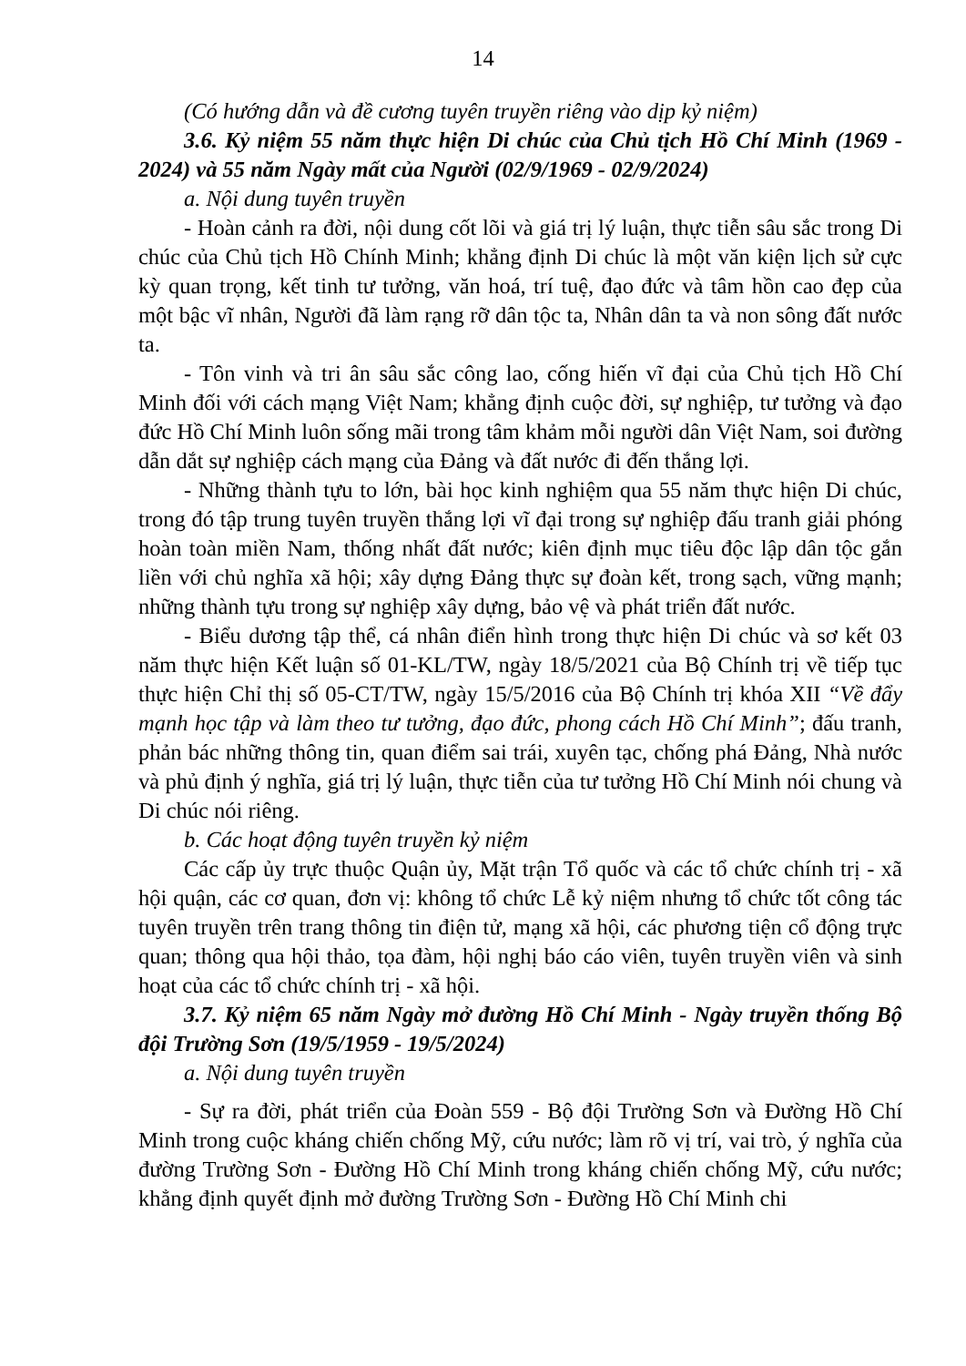14
(Có hướng dẫn và đề cương tuyên truyền riêng vào dịp kỷ niệm)
3.6. Kỷ niệm 55 năm thực hiện Di chúc của Chủ tịch Hồ Chí Minh (1969 - 2024) và 55 năm Ngày mất của Người (02/9/1969 - 02/9/2024)
a. Nội dung tuyên truyền
- Hoàn cảnh ra đời, nội dung cốt lõi và giá trị lý luận, thực tiễn sâu sắc trong Di chúc của Chủ tịch Hồ Chính Minh; khẳng định Di chúc là một văn kiện lịch sử cực kỳ quan trọng, kết tinh tư tưởng, văn hoá, trí tuệ, đạo đức và tâm hồn cao đẹp của một bậc vĩ nhân, Người đã làm rạng rỡ dân tộc ta, Nhân dân ta và non sông đất nước ta.
- Tôn vinh và tri ân sâu sắc công lao, cống hiến vĩ đại của Chủ tịch Hồ Chí Minh đối với cách mạng Việt Nam; khẳng định cuộc đời, sự nghiệp, tư tưởng và đạo đức Hồ Chí Minh luôn sống mãi trong tâm khảm mỗi người dân Việt Nam, soi đường dẫn dắt sự nghiệp cách mạng của Đảng và đất nước đi đến thắng lợi.
- Những thành tựu to lớn, bài học kinh nghiệm qua 55 năm thực hiện Di chúc, trong đó tập trung tuyên truyền thắng lợi vĩ đại trong sự nghiệp đấu tranh giải phóng hoàn toàn miền Nam, thống nhất đất nước; kiên định mục tiêu độc lập dân tộc gắn liền với chủ nghĩa xã hội; xây dựng Đảng thực sự đoàn kết, trong sạch, vững mạnh; những thành tựu trong sự nghiệp xây dựng, bảo vệ và phát triển đất nước.
- Biểu dương tập thể, cá nhân điển hình trong thực hiện Di chúc và sơ kết 03 năm thực hiện Kết luận số 01-KL/TW, ngày 18/5/2021 của Bộ Chính trị về tiếp tục thực hiện Chỉ thị số 05-CT/TW, ngày 15/5/2016 của Bộ Chính trị khóa XII “Về đẩy mạnh học tập và làm theo tư tưởng, đạo đức, phong cách Hồ Chí Minh”; đấu tranh, phản bác những thông tin, quan điểm sai trái, xuyên tạc, chống phá Đảng, Nhà nước và phủ định ý nghĩa, giá trị lý luận, thực tiễn của tư tưởng Hồ Chí Minh nói chung và Di chúc nói riêng.
b. Các hoạt động tuyên truyền kỷ niệm
Các cấp ủy trực thuộc Quận ủy, Mặt trận Tổ quốc và các tổ chức chính trị - xã hội quận, các cơ quan, đơn vị: không tổ chức Lễ kỷ niệm nhưng tổ chức tốt công tác tuyên truyền trên trang thông tin điện tử, mạng xã hội, các phương tiện cổ động trực quan; thông qua hội thảo, tọa đàm, hội nghị báo cáo viên, tuyên truyền viên và sinh hoạt của các tổ chức chính trị - xã hội.
3.7. Kỷ niệm 65 năm Ngày mở đường Hồ Chí Minh - Ngày truyền thống Bộ đội Trường Sơn (19/5/1959 - 19/5/2024)
a. Nội dung tuyên truyền
- Sự ra đời, phát triển của Đoàn 559 - Bộ đội Trường Sơn và Đường Hồ Chí Minh trong cuộc kháng chiến chống Mỹ, cứu nước; làm rõ vị trí, vai trò, ý nghĩa của đường Trường Sơn - Đường Hồ Chí Minh trong kháng chiến chống Mỹ, cứu nước; khẳng định quyết định mở đường Trường Sơn - Đường Hồ Chí Minh chi